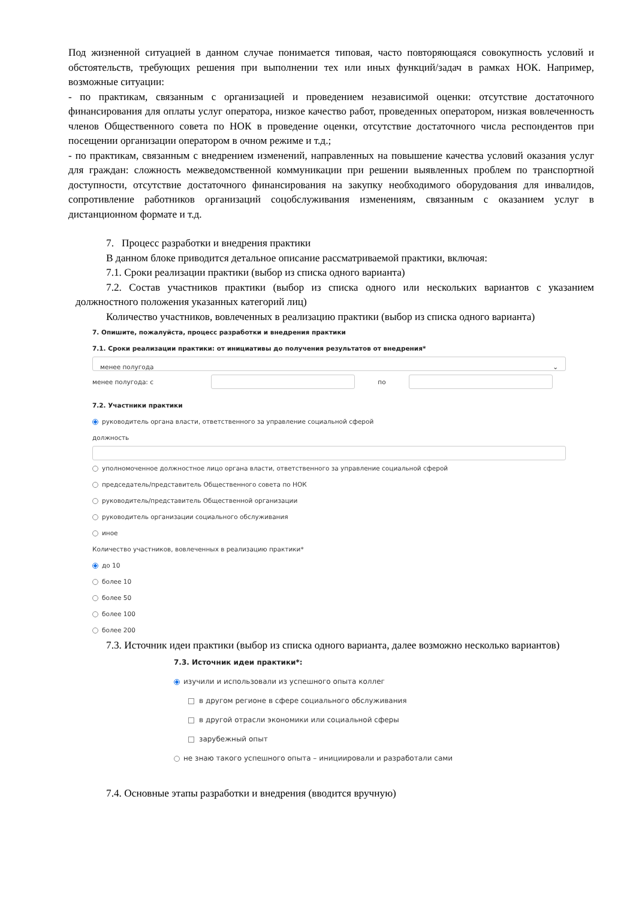Под жизненной ситуацией в данном случае понимается типовая, часто повторяющаяся совокупность условий и обстоятельств, требующих решения при выполнении тех или иных функций/задач в рамках НОК. Например, возможные ситуации:
- по практикам, связанным с организацией и проведением независимой оценки: отсутствие достаточного финансирования для оплаты услуг оператора, низкое качество работ, проведенных оператором, низкая вовлеченность членов Общественного совета по НОК в проведение оценки, отсутствие достаточного числа респондентов при посещении организации оператором в очном режиме и т.д.;
- по практикам, связанным с внедрением изменений, направленных на повышение качества условий оказания услуг для граждан: сложность межведомственной коммуникации при решении выявленных проблем по транспортной доступности, отсутствие достаточного финансирования на закупку необходимого оборудования для инвалидов, сопротивление работников организаций соцобслуживания изменениям, связанным с оказанием услуг в дистанционном формате и т.д.
7. Процесс разработки и внедрения практики
В данном блоке приводится детальное описание рассматриваемой практики, включая:
7.1. Сроки реализации практики (выбор из списка одного варианта)
7.2. Состав участников практики (выбор из списка одного или нескольких вариантов с указанием должностного положения указанных категорий лиц)
Количество участников, вовлеченных в реализацию практики (выбор из списка одного варианта)
7. Опишите, пожалуйста, процесс разработки и внедрения практики
7.1. Сроки реализации практики: от инициативы до получения результатов от внедрения*
менее полугода ⌄
менее полугода: с по
7.2. Участники практики
руководитель органа власти, ответственного за управление социальной сферой
должность
уполномоченное должностное лицо органа власти, ответственного за управление социальной сферой
председатель/представитель Общественного совета по НОК
руководитель/представитель Общественной организации
руководитель организации социального обслуживания
иное
Количество участников, вовлеченных в реализацию практики*
до 10
более 10
более 50
более 100
более 200
7.3. Источник идеи практики (выбор из списка одного варианта, далее возможно несколько вариантов)
7.3. Источник идеи практики*:
изучили и использовали из успешного опыта коллег
в другом регионе в сфере социального обслуживания
в другой отрасли экономики или социальной сферы
зарубежный опыт
не знаю такого успешного опыта – инициировали и разработали сами
7.4. Основные этапы разработки и внедрения (вводится вручную)